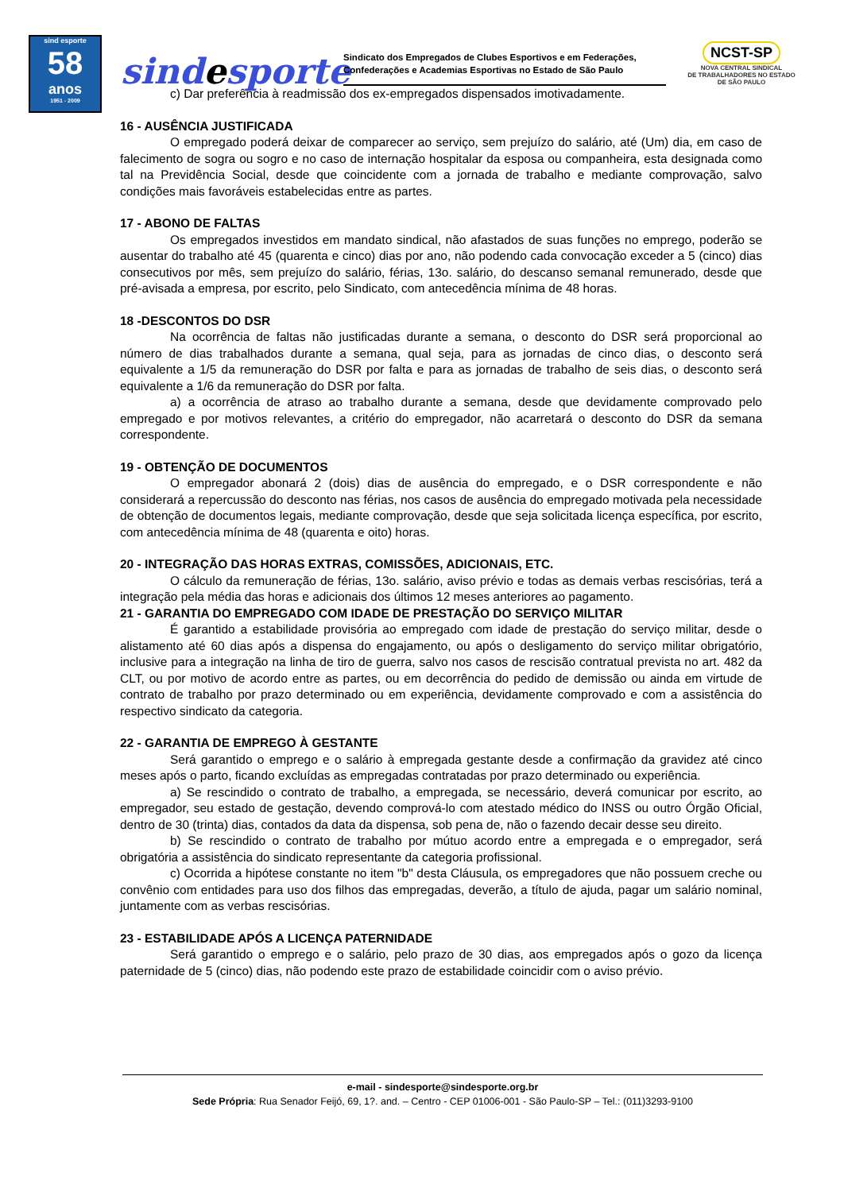sind esporte
58
anos
1951 - 2009
sindesporte
Sindicato dos Empregados de Clubes Esportivos e em Federações, Confederações e Academias Esportivas no Estado de São Paulo
NCST-SP
NOVA CENTRAL SINDICAL
DE TRABALHADORES NO ESTADO
DE SÃO PAULO
c) Dar preferência à readmissão dos ex-empregados dispensados imotivadamente.
16 - AUSÊNCIA JUSTIFICADA
O empregado poderá deixar de comparecer ao serviço, sem prejuízo do salário, até (Um) dia, em caso de falecimento de sogra ou sogro e no caso de internação hospitalar da esposa ou companheira, esta designada como tal na Previdência Social, desde que coincidente com a jornada de trabalho e mediante comprovação, salvo condições mais favoráveis estabelecidas entre as partes.
17 - ABONO DE FALTAS
Os empregados investidos em mandato sindical, não afastados de suas funções no emprego, poderão se ausentar do trabalho até 45 (quarenta e cinco) dias por ano, não podendo cada convocação exceder a 5 (cinco) dias consecutivos por mês, sem prejuízo do salário, férias, 13o. salário, do descanso semanal remunerado, desde que pré-avisada a empresa, por escrito, pelo Sindicato, com antecedência mínima de 48 horas.
18 -DESCONTOS DO DSR
Na ocorrência de faltas não justificadas durante a semana, o desconto do DSR será proporcional ao número de dias trabalhados durante a semana, qual seja, para as jornadas de cinco dias, o desconto será equivalente a 1/5 da remuneração do DSR por falta e para as jornadas de trabalho de seis dias, o desconto será equivalente a 1/6 da remuneração do DSR por falta.
a) a ocorrência de atraso ao trabalho durante a semana, desde que devidamente comprovado pelo empregado e por motivos relevantes, a critério do empregador, não acarretará o desconto do DSR da semana correspondente.
19 - OBTENÇÃO DE DOCUMENTOS
O empregador abonará 2 (dois) dias de ausência do empregado, e o DSR correspondente e não considerará a repercussão do desconto nas férias, nos casos de ausência do empregado motivada pela necessidade de obtenção de documentos legais, mediante comprovação, desde que seja solicitada licença específica, por escrito, com antecedência mínima de 48 (quarenta e oito) horas.
20 - INTEGRAÇÃO DAS HORAS EXTRAS, COMISSÕES, ADICIONAIS, ETC.
O cálculo da remuneração de férias, 13o. salário, aviso prévio e todas as demais verbas rescisórias, terá a integração pela média das horas e adicionais dos últimos 12 meses anteriores ao pagamento.
21 - GARANTIA DO EMPREGADO COM IDADE DE PRESTAÇÃO DO SERVIÇO MILITAR
É garantido a estabilidade provisória ao empregado com idade de prestação do serviço militar, desde o alistamento até 60 dias após a dispensa do engajamento, ou após o desligamento do serviço militar obrigatório, inclusive para a integração na linha de tiro de guerra, salvo nos casos de rescisão contratual prevista no art. 482 da CLT, ou por motivo de acordo entre as partes, ou em decorrência do pedido de demissão ou ainda em virtude de contrato de trabalho por prazo determinado ou em experiência, devidamente comprovado e com a assistência do respectivo sindicato da categoria.
22 - GARANTIA DE EMPREGO À GESTANTE
Será garantido o emprego e o salário à empregada gestante desde a confirmação da gravidez até cinco meses após o parto, ficando excluídas as empregadas contratadas por prazo determinado ou experiência.
a) Se rescindido o contrato de trabalho, a empregada, se necessário, deverá comunicar por escrito, ao empregador, seu estado de gestação, devendo comprová-lo com atestado médico do INSS ou outro Órgão Oficial, dentro de 30 (trinta) dias, contados da data da dispensa, sob pena de, não o fazendo decair desse seu direito.
b) Se rescindido o contrato de trabalho por mútuo acordo entre a empregada e o empregador, será obrigatória a assistência do sindicato representante da categoria profissional.
c) Ocorrida a hipótese constante no item "b" desta Cláusula, os empregadores que não possuem creche ou convênio com entidades para uso dos filhos das empregadas, deverão, a título de ajuda, pagar um salário nominal, juntamente com as verbas rescisórias.
23 - ESTABILIDADE APÓS A LICENÇA PATERNIDADE
Será garantido o emprego e o salário, pelo prazo de 30 dias, aos empregados após o gozo da licença paternidade de 5 (cinco) dias, não podendo este prazo de estabilidade coincidir com o aviso prévio.
e-mail - sindesporte@sindesporte.org.br
Sede Própria: Rua Senador Feijó, 69, 1?. and. – Centro - CEP 01006-001 - São Paulo-SP – Tel.: (011)3293-9100